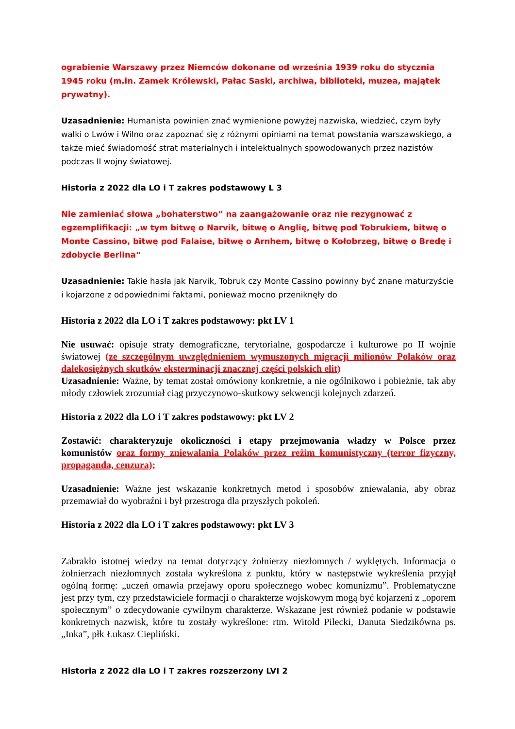ograbienie Warszawy przez Niemców dokonane od września 1939 roku do stycznia 1945 roku (m.in. Zamek Królewski, Pałac Saski, archiwa, biblioteki, muzea, majątek prywatny).
Uzasadnienie: Humanista powinien znać wymienione powyżej nazwiska, wiedzieć, czym były walki o Lwów i Wilno oraz zapoznać się z różnymi opiniami na temat powstania warszawskiego, a także mieć świadomość strat materialnych i intelektualnych spowodowanych przez nazistów podczas II wojny światowej.
Historia z 2022 dla LO i T zakres podstawowy L 3
Nie zamieniać słowa „bohaterstwo” na zaangażowanie oraz nie rezygnować z egzemplifikacji: „w tym bitwę o Narvik, bitwę o Anglię, bitwę pod Tobrukiem, bitwę o Monte Cassino, bitwę pod Falaise, bitwę o Arnhem, bitwę o Kołobrzeg, bitwę o Bredę i zdobycie Berlina”
Uzasadnienie: Takie hasła jak Narvik, Tobruk czy Monte Cassino powinny być znane maturzyście i kojarzone z odpowiednimi faktami, ponieważ mocno przeniknęły do
Historia z 2022 dla LO i T zakres podstawowy: pkt LV 1
Nie usuwać: opisuje straty demograficzne, terytorialne, gospodarcze i kulturowe po II wojnie światowej (ze szczególnym uwzględnieniem wymuszonych migracji milionów Polaków oraz dalekosiężnych skutków eksterminacji znacznej części polskich elit)
Uzasadnienie: Ważne, by temat został omówiony konkretnie, a nie ogólnikowo i pobieżnie, tak aby młody człowiek zrozumiał ciąg przyczynowo-skutkowy sekwencji kolejnych zdarzeń.
Historia z 2022 dla LO i T zakres podstawowy: pkt LV 2
Zostawić: charakteryzuje okoliczności i etapy przejmowania władzy w Polsce przez komunistów oraz formy zniewalania Polaków przez reżim komunistyczny (terror fizyczny, propaganda, cenzura);
Uzasadnienie: Ważne jest wskazanie konkretnych metod i sposobów zniewalania, aby obraz przemawiał do wyobraźni i był przestroga dla przyszłych pokoleń.
Historia z 2022 dla LO i T zakres podstawowy: pkt LV 3
Zabrakło istotnej wiedzy na temat dotyczący żołnierzy niezłomnych / wyklętych. Informacja o żołnierzach niezłomnych została wykreślona z punktu, który w następstwie wykreślenia przyjął ogólną formę: „uczeń omawia przejawy oporu społecznego wobec komunizmu”. Problematyczne jest przy tym, czy przedstawiciele formacji o charakterze wojskowym mogą być kojarzeni z „oporem społecznym” o zdecydowanie cywilnym charakterze. Wskazane jest również podanie w podstawie konkretnych nazwisk, które tu zostały wykreślone: rtm. Witold Pilecki, Danuta Siedzikówna ps. „Inka”, płk Łukasz Ciepliński.
Historia z 2022 dla LO i T zakres rozszerzony LVI 2